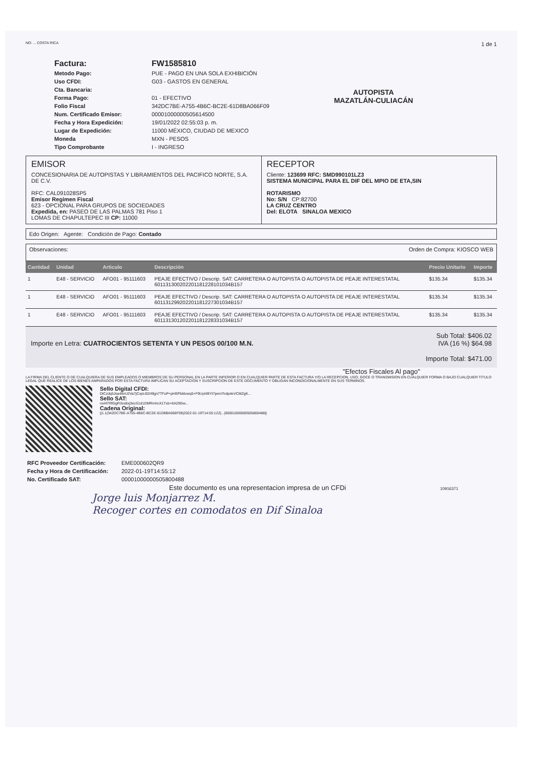NO: ... COSTA RICA
1 de 1
| Factura: | FW1585810 |
| Metodo Pago: | PUE - PAGO EN UNA SOLA EXHIBICIÓN |
| Uso CFDI: | G03 - GASTOS EN GENERAL |
| Cta. Bancaria: | |
| Forma Pago: | 01 - EFECTIVO |
| Folio Fiscal | 342DC7BE-A755-4B6C-BC2E-61D8BA066F09 |
| Num. Certificado Emisor: | 00001000000505614500 |
| Fecha y Hora Expedición: | 19/01/2022 02:55:03 p. m. |
| Lugar de Expedición: | 11000 MÉXICO, CIUDAD DE MEXICO |
| Moneda | MXN - PESOS |
| Tipo Comprobante | I - INGRESO |
AUTOPISTA
MAZATLÁN-CULIACÁN
EMISOR
CONCESIONARIA DE AUTOPISTAS Y LIBRAMIENTOS DEL PACIFICO NORTE, S.A. DE C.V.
RFC: CAL091028SP5
Emisor Regimen Fiscal
623 - OPCIONAL PARA GRUPOS DE SOCIEDADES
Expedida, en: PASEO DE LAS PALMAS 781 Piso 1
LOMAS DE CHAPULTEPEC III CP: 11000
RECEPTOR
Cliente: 123699 RFC: SMD990101LZ3
SISTEMA MUNICIPAL PARA EL DIF DEL MPIO DE ETA,SIN
ROTARISMO
No: S/N CP:82700
LA CRUZ CENTRO
Del: ELOTA SINALOA MEXICO
Edo Origen: Agente: Condición de Pago: Contado
Observaciones: Orden de Compra: KIOSCO WEB
| Cantidad | Unidad | Articulo | Descripción | Precio Unitario | Importe |
| --- | --- | --- | --- | --- | --- |
| 1 | E48 - SERVICIO | AFO01 - 95111603 | PEAJE EFECTIVO / Descrip. SAT: CARRETERA O AUTOPISTA O AUTOPISTA DE PEAJE INTERESTATAL 601131300202201181228101034B157 | $135.34 | $135.34 |
| 1 | E48 - SERVICIO | AFO01 - 95111603 | PEAJE EFECTIVO / Descrip. SAT: CARRETERA O AUTOPISTA O AUTOPISTA DE PEAJE INTERESTATAL 601131299202201181227301034B157 | $135.34 | $135.34 |
| 1 | E48 - SERVICIO | AFO01 - 95111603 | PEAJE EFECTIVO / Descrip. SAT: CARRETERA O AUTOPISTA O AUTOPISTA DE PEAJE INTERESTATAL 601131301202201181228331034B157 | $135.34 | $135.34 |
Importe en Letra: CUATROCIENTOS SETENTA Y UN PESOS 00/100 M.N.
Sub Total: $406.02
IVA (16 %) $64.98
Importe Total: $471.00
"Efectos Fiscales Al pago"
LA FIRMA DEL CLIENTE O DE CUALQUIERA DE SUS EMPLEADOS O MIEMBROS DE SU PERSONAL EN LA PARTE INFERIOR O EN CUALQUIER PARTE DE ESTA FACTURA Y/O LA RECEPCION, USO, GOCE O TRANSMISION EN CUALQUIER FORMA O BAJO CUALQUIER TITULO LEGAL QUE REALICE DE LOS BIENES AMPARADOS POR ESTA FACTURA IMPLICAN SU ACEPTACION Y SUSCRIPCION DE ESTE DOCUMENTO Y OBLIGAN INCONDICIONALMENTE EN SUS TERMINOS.
Sello Digital CFDI:
DiCzdq5Jsa46vU2Va7jCxpLt0249gn7TFuP+pHEPbktowq5+F9Uyt4BYt7pemTodp4eVCMZgK...
Sello SAT:
nxHl7RlGgR3vx8xj3ecS1d1DMRmhoX1Txb+6A29Gw...
Cadena Original:
||1.1|342DC7BE-A755-4B6C-BC2E-61D8BA066F09|2022-01-19T14:55:12Z|...|00001000000505800488||
| RFC Proveedor Certificación: | EME000602QR9 |
| Fecha y Hora de Certificación: | 2022-01-19T14:55:12 |
| No. Certificado SAT: | 00001000000505800488 |
Este documento es una representacion impresa de un CFDi 10916371
Jorge luis Monjarrez M.
Recoger cortes en comodatos en Dif Sinaloa